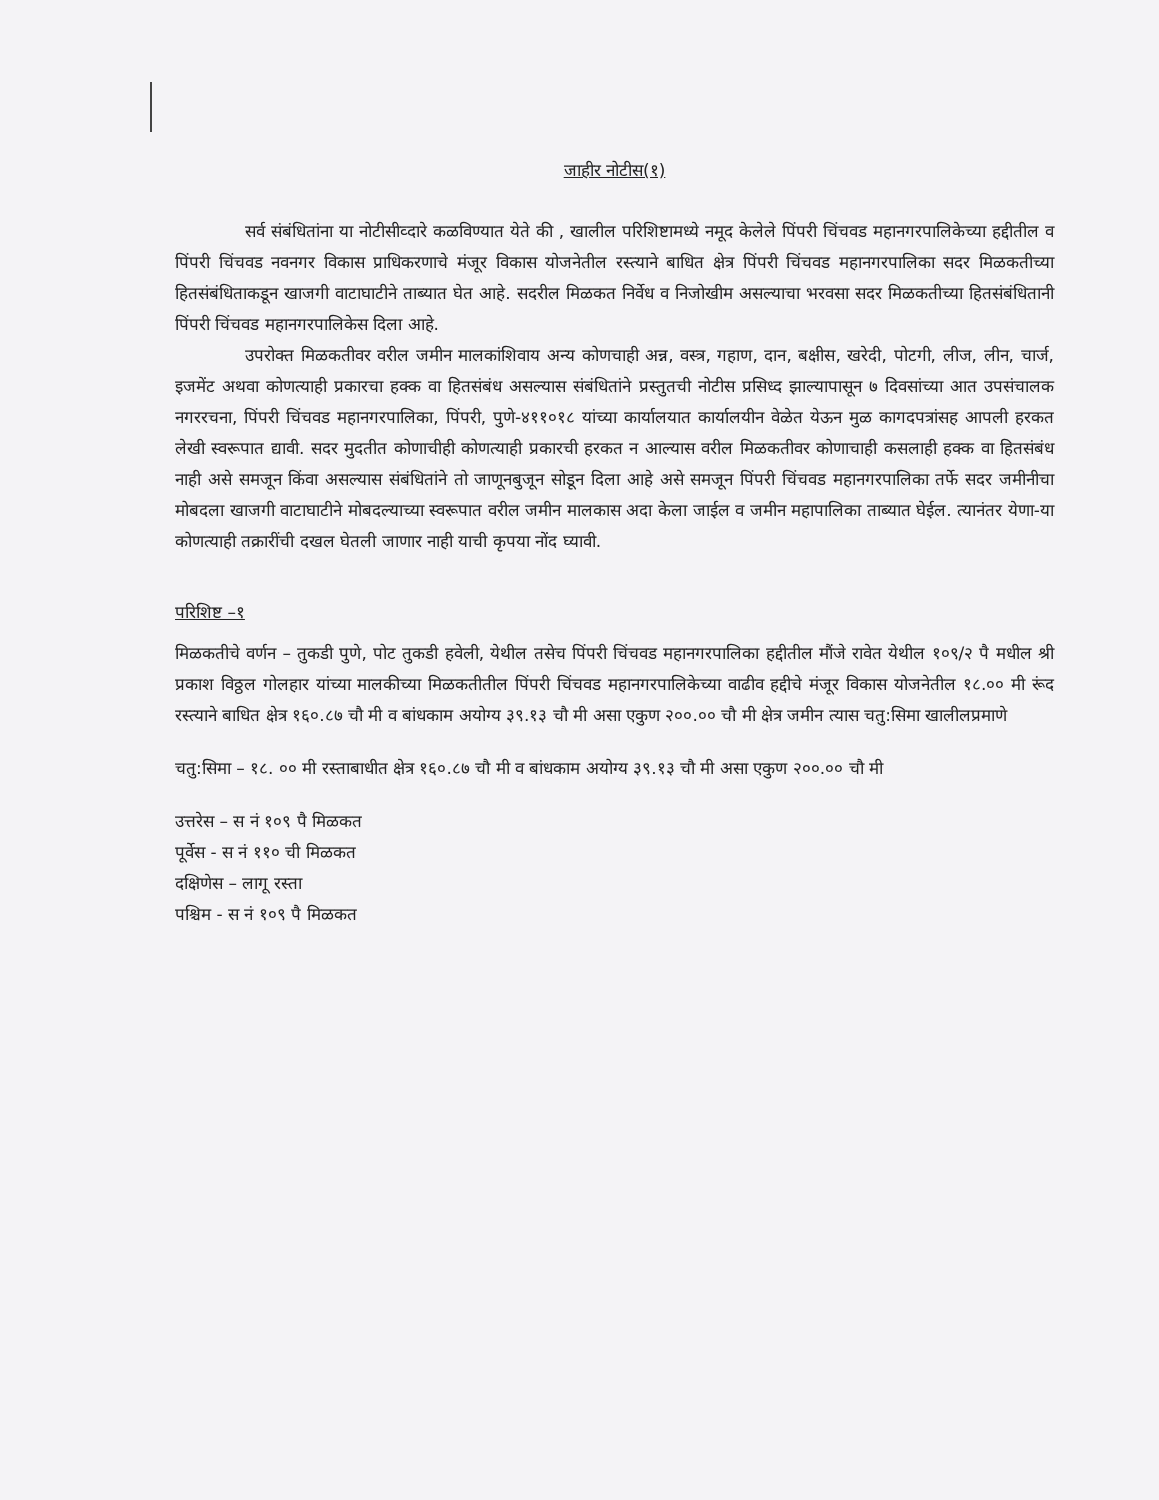जाहीर नोटीस(१)
सर्व संबंधितांना या नोटीसीव्दारे कळविण्यात येते की , खालील परिशिष्टामध्ये नमूद केलेले पिंपरी चिंचवड महानगरपालिकेच्या हद्दीतील व पिंपरी चिंचवड नवनगर विकास प्राधिकरणाचे मंजूर विकास योजनेतील रस्त्याने बाधित क्षेत्र पिंपरी चिंचवड महानगरपालिका सदर मिळकतीच्या हितसंबंधिताकडून खाजगी वाटाघाटीने ताब्यात घेत आहे. सदरील मिळकत निर्वेध व निजोखीम असल्याचा भरवसा सदर मिळकतीच्या हितसंबंधितानी पिंपरी चिंचवड महानगरपालिकेस दिला आहे.
उपरोक्त मिळकतीवर वरील जमीन मालकांशिवाय अन्य कोणचाही अन्न, वस्त्र, गहाण, दान, बक्षीस, खरेदी, पोटगी, लीज, लीन, चार्ज, इजमेंट अथवा कोणत्याही प्रकारचा हक्क वा हितसंबंध असल्यास संबंधितांने प्रस्तुतची नोटीस प्रसिध्द झाल्यापासून ७ दिवसांच्या आत उपसंचालक नगररचना, पिंपरी चिंचवड महानगरपालिका, पिंपरी, पुणे-४११०१८ यांच्या कार्यालयात कार्यालयीन वेळेत येऊन मुळ कागदपत्रांसह आपली हरकत लेखी स्वरूपात द्यावी. सदर मुदतीत कोणाचीही कोणत्याही प्रकारची हरकत न आल्यास वरील मिळकतीवर कोणाचाही कसलाही हक्क वा हितसंबंध नाही असे समजून किंवा असल्यास संबंधितांने तो जाणूनबुजून सोडून दिला आहे असे समजून पिंपरी चिंचवड महानगरपालिका तर्फे सदर जमीनीचा मोबदला खाजगी वाटाघाटीने मोबदल्याच्या स्वरूपात वरील जमीन मालकास अदा केला जाईल व जमीन महापालिका ताब्यात घेईल. त्यानंतर येणा-या कोणत्याही तक्रारींची दखल घेतली जाणार नाही याची कृपया नोंद घ्यावी.
परिशिष्ट –१
मिळकतीचे वर्णन – तुकडी पुणे, पोट तुकडी हवेली, येथील तसेच पिंपरी चिंचवड महानगरपालिका हद्दीतील मौंजे रावेत येथील १०९/२ पै मधील श्री प्रकाश विठ्ठल गोलहार यांच्या मालकीच्या मिळकतीतील पिंपरी चिंचवड महानगरपालिकेच्या वाढीव हद्दीचे मंजूर विकास योजनेतील १८.०० मी रूंद रस्त्याने बाधित क्षेत्र १६०.८७ चौ मी व बांधकाम अयोग्य ३९.१३ चौ मी असा एकुण २००.०० चौ मी क्षेत्र जमीन त्यास चतु:सिमा खालीलप्रमाणे
चतु:सिमा – १८. ०० मी रस्ताबाधीत क्षेत्र १६०.८७ चौ मी व बांधकाम अयोग्य ३९.१३ चौ मी असा एकुण २००.०० चौ मी
उत्तरेस – स नं १०९ पै मिळकत
पूर्वेस - स नं ११० ची मिळकत
दक्षिणेस – लागू रस्ता
पश्चिम - स नं १०९ पै मिळकत